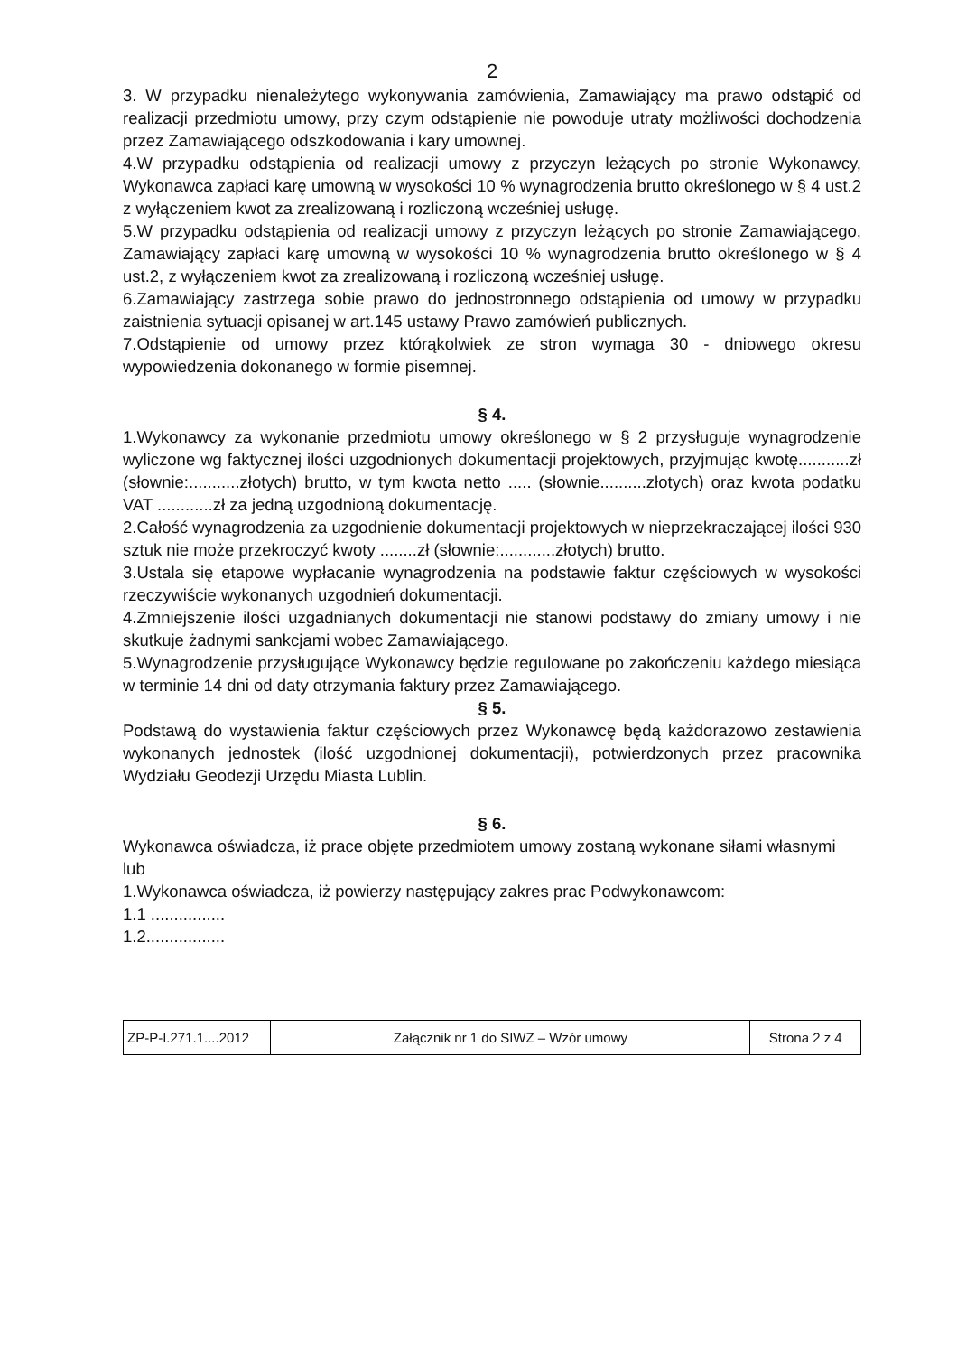2
3. W przypadku nienależytego wykonywania zamówienia, Zamawiający ma prawo odstąpić od realizacji przedmiotu umowy, przy czym odstąpienie nie powoduje utraty możliwości dochodzenia przez Zamawiającego odszkodowania i kary umownej.
4.W przypadku odstąpienia od realizacji umowy z przyczyn leżących po stronie Wykonawcy, Wykonawca zapłaci karę umowną w wysokości 10 % wynagrodzenia brutto określonego w § 4 ust.2 z wyłączeniem kwot za zrealizowaną i rozliczoną wcześniej usługę.
5.W przypadku odstąpienia od realizacji umowy z przyczyn leżących po stronie Zamawiającego, Zamawiający zapłaci karę umowną w wysokości 10 % wynagrodzenia brutto określonego w § 4 ust.2, z wyłączeniem kwot za zrealizowaną i rozliczoną wcześniej usługę.
6.Zamawiający zastrzega sobie prawo do jednostronnego odstąpienia od umowy w przypadku zaistnienia sytuacji opisanej w art.145 ustawy Prawo zamówień publicznych.
7.Odstąpienie od umowy przez którąkolwiek ze stron wymaga 30 - dniowego okresu wypowiedzenia dokonanego w formie pisemnej.
§ 4.
1.Wykonawcy za wykonanie przedmiotu umowy określonego w § 2 przysługuje wynagrodzenie wyliczone wg faktycznej ilości uzgodnionych dokumentacji projektowych, przyjmując kwotę...........zł (słownie:...........złotych) brutto, w tym kwota netto ..... (słownie..........złotych) oraz kwota podatku VAT ............zł za jedną uzgodnioną dokumentację.
2.Całość wynagrodzenia za uzgodnienie dokumentacji projektowych w nieprzekraczającej ilości 930 sztuk nie może przekroczyć kwoty ........zł (słownie:............złotych) brutto.
3.Ustala się etapowe wypłacanie wynagrodzenia na podstawie faktur częściowych w wysokości rzeczywiście wykonanych uzgodnień dokumentacji.
4.Zmniejszenie ilości uzgadnianych dokumentacji nie stanowi podstawy do zmiany umowy i nie skutkuje żadnymi sankcjami wobec Zamawiającego.
5.Wynagrodzenie przysługujące Wykonawcy będzie regulowane po zakończeniu każdego miesiąca w terminie 14 dni od daty otrzymania faktury przez Zamawiającego.
§ 5.
Podstawą do wystawienia faktur częściowych przez Wykonawcę będą każdorazowo zestawienia wykonanych jednostek (ilość uzgodnionej dokumentacji), potwierdzonych przez pracownika Wydziału Geodezji Urzędu Miasta Lublin.
§ 6.
Wykonawca oświadcza, iż prace objęte przedmiotem umowy zostaną wykonane siłami własnymi
lub
1.Wykonawca oświadcza, iż powierzy następujący zakres prac Podwykonawcom:
1.1 ................
1.2.................
| ZP-P-I.271.1....2012 | Załącznik nr 1 do SIWZ – Wzór umowy | Strona 2 z 4 |